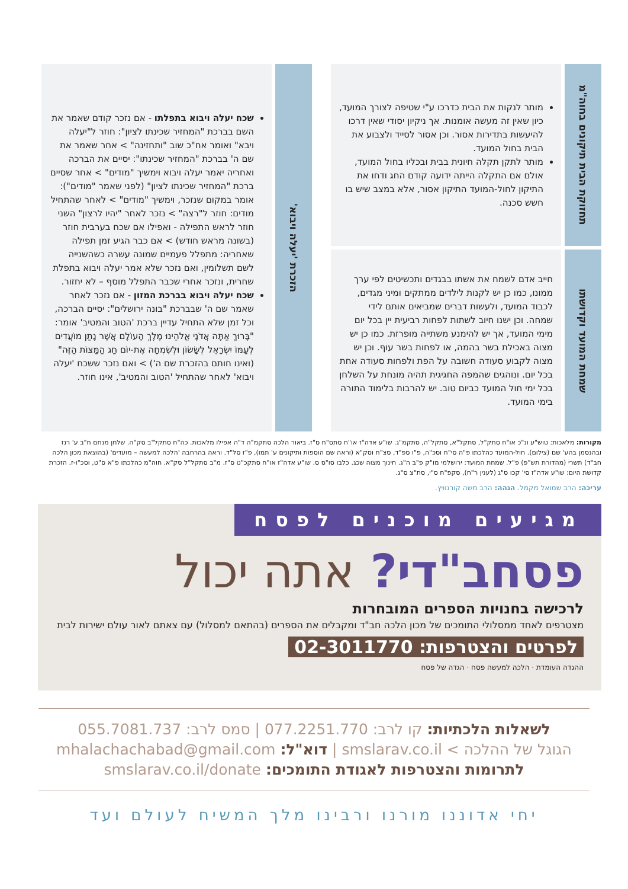תחזוקת הבית תיקונים בחוה"מ
מותר לנקות את הבית כדרכו ע"י שטיפה לצורך המועד, כיון שאין זה מעשה אומנות. אך ניקיון יסודי שאין דרכו להיעשות בתדירות אסור. וכן אסור לסייד ולצבוע את הבית בחול המועד.
מותר לתקן תקלה חיונית בבית ובכליו בחול המועד, אולם אם התקלה הייתה ידועה קודם החג ודחו את התיקון לחול-המועד התיקון אסור, אלא במצב שיש בו חשש סכנה.
שמחת המועד וקדושתו
חייב אדם לשמח את אשתו בבגדים ותכשיטים לפי ערך ממונו, כמו כן יש לקנות לילדים ממתקים ומיני מגדים, לכבוד המועד, ולעשות דברים שמביאים אותם לידי שמחה. וכן ישנו חיוב לשתות לפחות רביעית יין בכל יום מימי המועד, אך יש להימנע משתייה מופרזת. כמו כן יש מצוה באכילת בשר בהמה, או לפחות בשר עוף. וכן יש מצוה לקבוע סעודה חשובה על הפת ולפחות סעודה אחת בכל יום. ונוהגים שהמפה החגיגית תהיה מונחת על השלחן בכל ימי חול המועד כביום טוב. יש להרבות בלימוד התורה בימי המועד.
הזכרת 'יעלה ויבוא'
שכח יעלה ויבוא בתפלתו - אם נזכר קודם שאמר את השם בברכת "המחזיר שכינתו לציון": חוזר ל"יעלה ויבא" ואומר אח"כ שוב "ותחזינה" > אחר שאמר את שם ה' בברכת "המחזיר שכינתו": יסיים את הברכה ואחריה יאמר יעלה ויבוא וימשיך "מודים" > אחר שסיים ברכת "המחזיר שכינתו לציון" (לפני שאמר "מודים"): אומר במקום שנזכר, וימשיך "מודים" > לאחר שהתחיל מודים: חוזר ל"רצה" > נזכר לאחר "יהיו לרצון" השני חוזר לראש התפילה - ואפילו אם שכח בערבית חוזר (בשונה מראש חודש) > אם כבר הגיע זמן תפילה שאחריה: מתפלל פעמיים שמונה עשרה כשהשנייה לשם תשלומין, ואם נזכר שלא אמר יעלה ויבוא בתפלת שחרית, ונזכר אחרי שכבר התפלל מוסף – לא יחזור.
שכח יעלה ויבוא בברכת המזון - אם נזכר לאחר שאמר שם ה' שבברכת "בונה ירושלים": יסיים הברכה, וכל זמן שלא התחיל עדיין ברכת 'הטוב והמטיב' אומר: "בָּרוּךְ אַתָּה אֲדֹנָי אֱלֹהֵינוּ מֶלֶךְ הָעוֹלָם אֲשֶׁר נָתַן מוֹעֲדִים לְעַמּוֹ יִשְׂרָאֵל לְשָׂשׂוֹן וּלְשִׂמְחָה אֶת-יוֹם חַג הַמַּצּוֹת הַזֶּה" (ואינו חותם בהזכרת שם ה') > ואם נזכר ששכח 'יעלה ויבוא' לאחר שהתחיל 'הטוב והמטיב', אינו חוזר.
מקורות: מלאכות: טוש"ע ונ"כ או"ח סתק"ל, סתקל"א, סתקל"ה, סתקמ"ג. שו"ע אדה"ז או"ח סתס"ח ס"ז. ביאור הלכה סתקמ"ה ד"ה אפילו מלאכות. כה"ח סתקל"ב סק"ה. שלחן מנחם ח"ב ע' רנז ובהנסמן בהע' שם (צילום). חול-המועד כהלכתו פ"ה סי"ח וסכ"ה, פ"ו ספ"ד, סצ"ח וסק"א (וראה שם הוספות ותיקונים ע' תמו), פ"ז סל"ד. וראה בהרחבה 'הלכה למעשה – מועדים' (בהוצאת מכון הלכה חב"ד) תשרי (מהדורת תש"פ) פ"ל. שמחת המועד: ירושלמי מו"ק פ"ב ה"ג. חינוך מצוה שכג. כלבו סו"ס ס. שו"ע אדה"ז או"ח סתקכ"ט ס"ז. מ"ב סתקל"ל סק"א. חוה"מ כהלכתו פ"א ס"ט, וסכ"ו-ז. הזכרת קדושת היום: שו"ע אדה"ז סי' קכו ס"ג (לענין ר"ח), סקפ"ח ס"י, סת"צ ס"ג.
עריכה: הרב שמואל מקמל. הגהה: הרב משה קורנוויץ.
מגיעים מוכנים לפסח
פסחב"די? אתה יכול
לרכישה בחנויות הספרים המובחרות
מצטרפים לאחד ממסלולי התומכים של מכון הלכה חב"ד ומקבלים את הספרים (בהתאם למסלול) עם צאתם לאור עולם ישירות לבית
לפרטים והצטרפות: 02-3011770
ההגדה העומדת · הלכה למעשה פסח · הגדה של פסח
לשאלות הלכתיות: קו לרב: 077.2251.770 | סמס לרב: 055.7081.737
הגוגל של ההלכה > smslarav.co.il | דוא"ל: mhalachachabad@gmail.com
לתרומות והצטרפות לאגודת התומכים: smslarav.co.il/donate
יחי אדוננו מורנו ורבינו מלך המשיח לעולם ועד